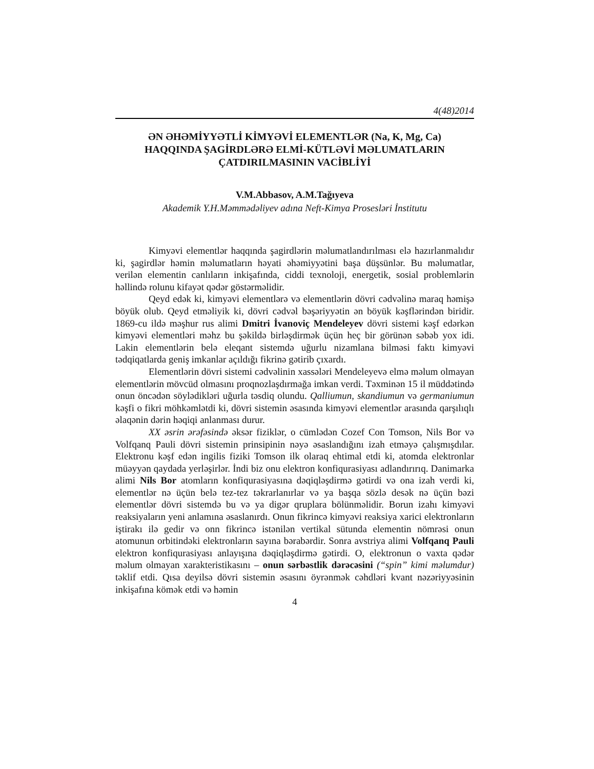4(48)2014
ƏN ƏHƏMİYYƏTLİ KİMYƏVİ ELEMENTLƏR (Na, K, Mg, Ca)
HAQQINDA ŞAGİRDLƏRƏ ELMİ-KÜTLƏVİ MƏLUMATLARIN
ÇATDIRILMASININ VACİBLİYİ
V.M.Abbasov, A.M.Tağıyeva
Akademik Y.H.Məmmədəliyev adına Neft-Kimya Prosesləri İnstitutu
Kimyəvi elementlər haqqında şagirdlərin məlumatlandırılması elə hazırlanmalıdır ki, şagirdlər həmin məlumatların həyati əhəmiyyətini başa düşsünlər. Bu məlumatlar, verilən elementin canlıların inkişafında, ciddi texnoloji, energetik, sosial problemlərin həllində rolunu kifayət qədər göstərməlidir.
Qeyd edək ki, kimyəvi elementlərə və elementlərin dövri cədvəlinə maraq həmişə böyük olub. Qeyd etməliyik ki, dövri cədvəl bəşəriyyətin ən böyük kəşflərindən biridir. 1869-cu ildə məşhur rus alimi Dmitri İvanoviç Mendeleyev dövri sistemi kəşf edərkən kimyəvi elementləri məhz bu şəkildə birləşdirmək üçün heç bir görünən səbəb yox idi. Lakin elementlərin belə eleqant sistemdə uğurlu nizamlana bilməsi faktı kimyəvi tədqiqatlarda geniş imkanlar açıldığı fikrinə gətirib çıxardı.
Elementlərin dövri sistemi cədvəlinin xassələri Mendeleyevə elmə məlum olmayan elementlərin mövcüd olmasını proqnozlaşdırmağa imkan verdi. Təxminən 15 il müddətində onun öncədən söylədikləri uğurla təsdiq olundu. Qalliumun, skandiumun və germaniumun kəşfi o fikri möhkəmlətdi ki, dövri sistemin əsasında kimyəvi elementlər arasında qarşılıqlı əlaqənin dərin həqiqi anlanması durur.
XX əsrin ərəfəsində əksər fiziklər, o cümlədən Cozef Con Tomson, Nils Bor və Volfqanq Pauli dövri sistemin prinsipinin nəyə əsaslandığını izah etməyə çalışmışdılar. Elektronu kəşf edən ingilis fiziki Tomson ilk olaraq ehtimal etdi ki, atomda elektronlar müəyyən qaydada yerləşirlər. İndi biz onu elektron konfiqurasiyası adlandırırıq. Danimarka alimi Nils Bor atomların konfiqurasiyasına dəqiqləşdirmə gətirdi və ona izah verdi ki, elementlər nə üçün belə tez-tez təkrarlanırlar və ya başqa sözlə desək nə üçün bəzi elementlər dövri sistemdə bu və ya digər qruplara bölünməlidir. Borun izahı kimyəvi reaksiyaların yeni anlamına əsaslanırdı. Onun fikrincə kimyəvi reaksiya xarici elektronların iştirakı ilə gedir və onn fikrincə istənilən vertikal sütunda elementin nömrəsi onun atomunun orbitindəki elektronların sayına bərabərdir. Sonra avstriya alimi Volfqanq Pauli elektron konfiqurasiyası anlayışına dəqiqləşdirmə gətirdi. O, elektronun o vaxta qədər məlum olmayan xarakteristikasını – onun sərbəstlik dərəcəsini (“spin” kimi məlumdur) təklif etdi. Qısa deyilsə dövri sistemin əsasını öyrənmək cəhdləri kvant nəzəriyyəsinin inkişafına kömək etdi və həmin
4